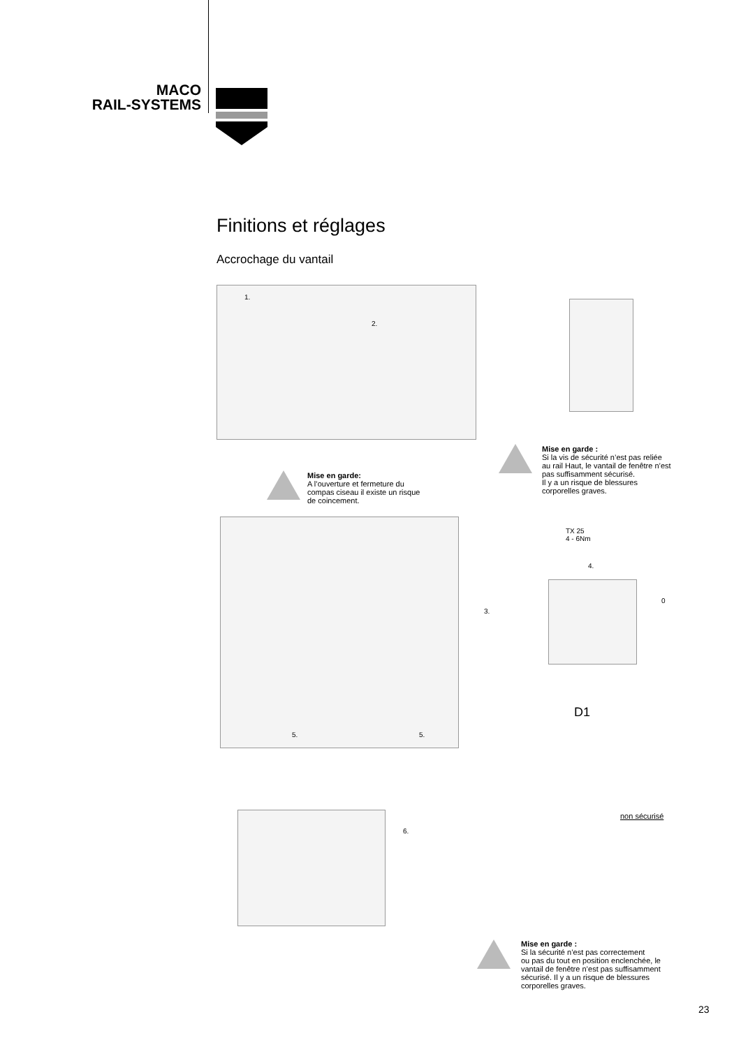MACO
RAIL-SYSTEMS
Finitions et réglages
Accrochage du vantail
1.
2.
Mise en garde :
Si la vis de sécurité n’est pas reliée
au rail Haut, le vantail de fenêtre n’est
pas suffisamment sécurisé.
Il y a un risque de blessures
corporelles graves.
Mise en garde:
A l’ouverture et fermeture du
compas ciseau il existe un risque
de coincement.
3.
TX 25
4 - 6Nm
4.
0
5. 5.
D1
6.
non sécurisé
Mise en garde :
Si la sécurité n’est pas correctement
ou pas du tout en position enclenchée, le
vantail de fenêtre n’est pas suffisamment
sécurisé. Il y a un risque de blessures
corporelles graves.
23